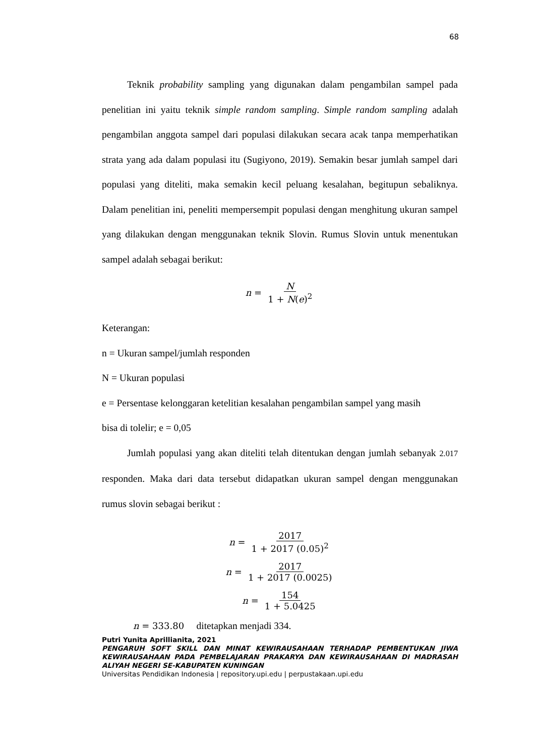68
Teknik probability sampling yang digunakan dalam pengambilan sampel pada penelitian ini yaitu teknik simple random sampling. Simple random sampling adalah pengambilan anggota sampel dari populasi dilakukan secara acak tanpa memperhatikan strata yang ada dalam populasi itu (Sugiyono, 2019). Semakin besar jumlah sampel dari populasi yang diteliti, maka semakin kecil peluang kesalahan, begitupun sebaliknya. Dalam penelitian ini, peneliti mempersempit populasi dengan menghitung ukuran sampel yang dilakukan dengan menggunakan teknik Slovin. Rumus Slovin untuk menentukan sampel adalah sebagai berikut:
n = N 1 + N(e)<sup>2</sup>
Keterangan:
n = Ukuran sampel/jumlah responden
N = Ukuran populasi
e = Persentase kelonggaran ketelitian kesalahan pengambilan sampel yang masih
bisa di tolelir; e = 0,05
Jumlah populasi yang akan diteliti telah ditentukan dengan jumlah sebanyak 2.017 responden. Maka dari data tersebut didapatkan ukuran sampel dengan menggunakan rumus slovin sebagai berikut :
n = 2017 1 + 2017 (0.05)<sup>2</sup>
n = 2017 1 + 2017 (0.0025)
n = 154 1 + 5.0425
n = 333.80 ditetapkan menjadi 334.
Putri Yunita Aprillianita, 2021
PENGARUH SOFT SKILL DAN MINAT KEWIRAUSAHAAN TERHADAP PEMBENTUKAN JIWA KEWIRAUSAHAAN PADA PEMBELAJARAN PRAKARYA DAN KEWIRAUSAHAAN DI MADRASAH ALIYAH NEGERI SE-KABUPATEN KUNINGAN
Universitas Pendidikan Indonesia | repository.upi.edu | perpustakaan.upi.edu